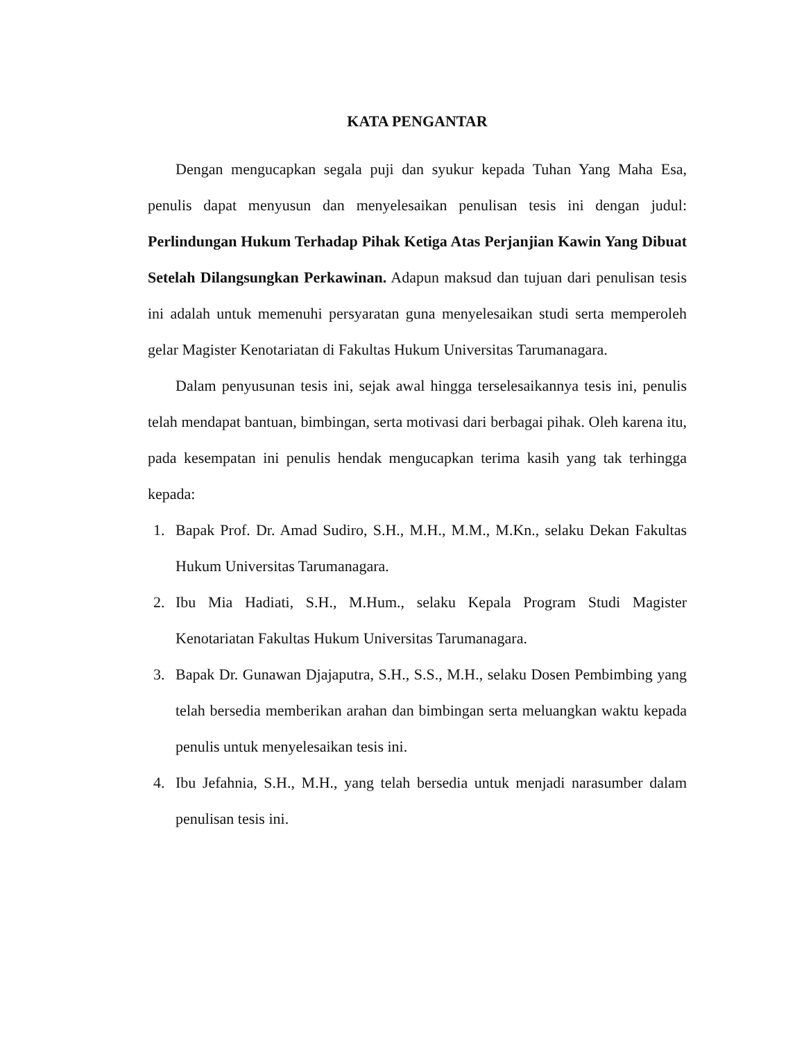KATA PENGANTAR
Dengan mengucapkan segala puji dan syukur kepada Tuhan Yang Maha Esa, penulis dapat menyusun dan menyelesaikan penulisan tesis ini dengan judul: Perlindungan Hukum Terhadap Pihak Ketiga Atas Perjanjian Kawin Yang Dibuat Setelah Dilangsungkan Perkawinan. Adapun maksud dan tujuan dari penulisan tesis ini adalah untuk memenuhi persyaratan guna menyelesaikan studi serta memperoleh gelar Magister Kenotariatan di Fakultas Hukum Universitas Tarumanagara.
Dalam penyusunan tesis ini, sejak awal hingga terselesaikannya tesis ini, penulis telah mendapat bantuan, bimbingan, serta motivasi dari berbagai pihak. Oleh karena itu, pada kesempatan ini penulis hendak mengucapkan terima kasih yang tak terhingga kepada:
1. Bapak Prof. Dr. Amad Sudiro, S.H., M.H., M.M., M.Kn., selaku Dekan Fakultas Hukum Universitas Tarumanagara.
2. Ibu Mia Hadiati, S.H., M.Hum., selaku Kepala Program Studi Magister Kenotariatan Fakultas Hukum Universitas Tarumanagara.
3. Bapak Dr. Gunawan Djajaputra, S.H., S.S., M.H., selaku Dosen Pembimbing yang telah bersedia memberikan arahan dan bimbingan serta meluangkan waktu kepada penulis untuk menyelesaikan tesis ini.
4. Ibu Jefahnia, S.H., M.H., yang telah bersedia untuk menjadi narasumber dalam penulisan tesis ini.